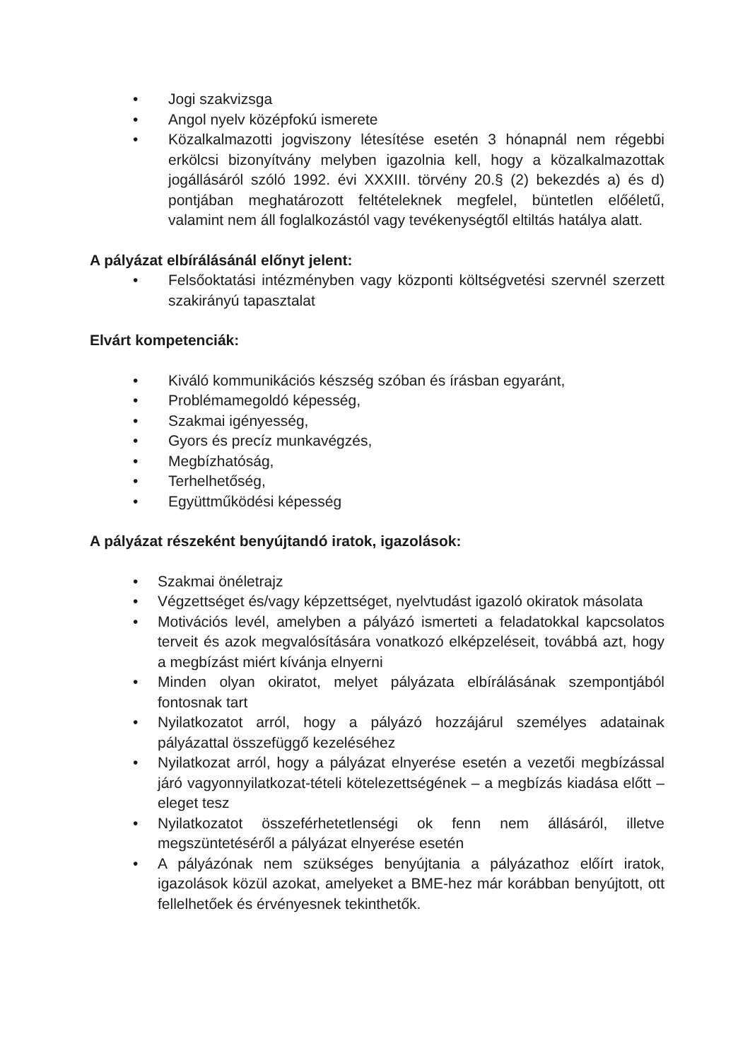• Jogi szakvizsga
• Angol nyelv középfokú ismerete
• Közalkalmazotti jogviszony létesítése esetén 3 hónapnál nem régebbi erkölcsi bizonyítvány melyben igazolnia kell, hogy a közalkalmazottak jogállásáról szóló 1992. évi XXXIII. törvény 20.§ (2) bekezdés a) és d) pontjában meghatározott feltételeknek megfelel, büntetlen előéletű, valamint nem áll foglalkozástól vagy tevékenységtől eltiltás hatálya alatt.
A pályázat elbírálásánál előnyt jelent:
• Felsőoktatási intézményben vagy központi költségvetési szervnél szerzett szakirányú tapasztalat
Elvárt kompetenciák:
• Kiváló kommunikációs készség szóban és írásban egyaránt,
• Problémamegoldó képesség,
• Szakmai igényesség,
• Gyors és precíz munkavégzés,
• Megbízhatóság,
• Terhelhetőség,
• Együttműködési képesség
A pályázat részeként benyújtandó iratok, igazolások:
• Szakmai önéletrajz
• Végzettséget és/vagy képzettséget, nyelvtudást igazoló okiratok másolata
• Motivációs levél, amelyben a pályázó ismerteti a feladatokkal kapcsolatos terveit és azok megvalósítására vonatkozó elképzeléseit, továbbá azt, hogy a megbízást miért kívánja elnyerni
• Minden olyan okiratot, melyet pályázata elbírálásának szempontjából fontosnak tart
• Nyilatkozatot arról, hogy a pályázó hozzájárul személyes adatainak pályázattal összefüggő kezeléséhez
• Nyilatkozat arról, hogy a pályázat elnyerése esetén a vezetői megbízással járó vagyonnyilatkozat-tételi kötelezettségének – a megbízás kiadása előtt – eleget tesz
• Nyilatkozatot összeférhetetlenségi ok fenn nem állásáról, illetve megszüntetéséről a pályázat elnyerése esetén
• A pályázónak nem szükséges benyújtania a pályázathoz előírt iratok, igazolások közül azokat, amelyeket a BME-hez már korábban benyújtott, ott fellelhetőek és érvényesnek tekinthetők.